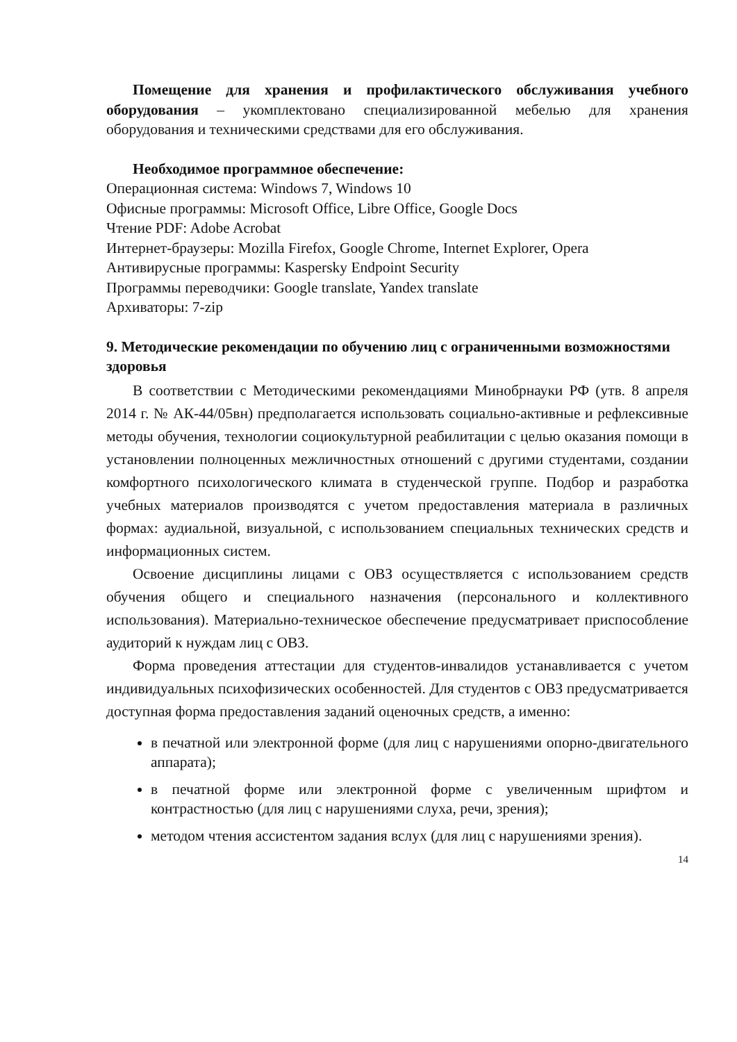Помещение для хранения и профилактического обслуживания учебного оборудования – укомплектовано специализированной мебелью для хранения оборудования и техническими средствами для его обслуживания.
Необходимое программное обеспечение:
Операционная система: Windows 7, Windows 10
Офисные программы: Microsoft Office, Libre Office, Google Docs
Чтение PDF: Adobe Acrobat
Интернет-браузеры: Mozilla Firefox, Google Chrome, Internet Explorer, Opera
Антивирусные программы: Kaspersky Endpoint Security
Программы переводчики: Google translate, Yandex translate
Архиваторы: 7-zip
9. Методические рекомендации по обучению лиц с ограниченными возможностями здоровья
В соответствии с Методическими рекомендациями Минобрнауки РФ (утв. 8 апреля 2014 г. № АК-44/05вн) предполагается использовать социально-активные и рефлексивные методы обучения, технологии социокультурной реабилитации с целью оказания помощи в установлении полноценных межличностных отношений с другими студентами, создании комфортного психологического климата в студенческой группе. Подбор и разработка учебных материалов производятся с учетом предоставления материала в различных формах: аудиальной, визуальной, с использованием специальных технических средств и информационных систем.
Освоение дисциплины лицами с ОВЗ осуществляется с использованием средств обучения общего и специального назначения (персонального и коллективного использования). Материально-техническое обеспечение предусматривает приспособление аудиторий к нуждам лиц с ОВЗ.
Форма проведения аттестации для студентов-инвалидов устанавливается с учетом индивидуальных психофизических особенностей. Для студентов с ОВЗ предусматривается доступная форма предоставления заданий оценочных средств, а именно:
в печатной или электронной форме (для лиц с нарушениями опорно-двигательного аппарата);
в печатной форме или электронной форме с увеличенным шрифтом и контрастностью (для лиц с нарушениями слуха, речи, зрения);
методом чтения ассистентом задания вслух (для лиц с нарушениями зрения).
14